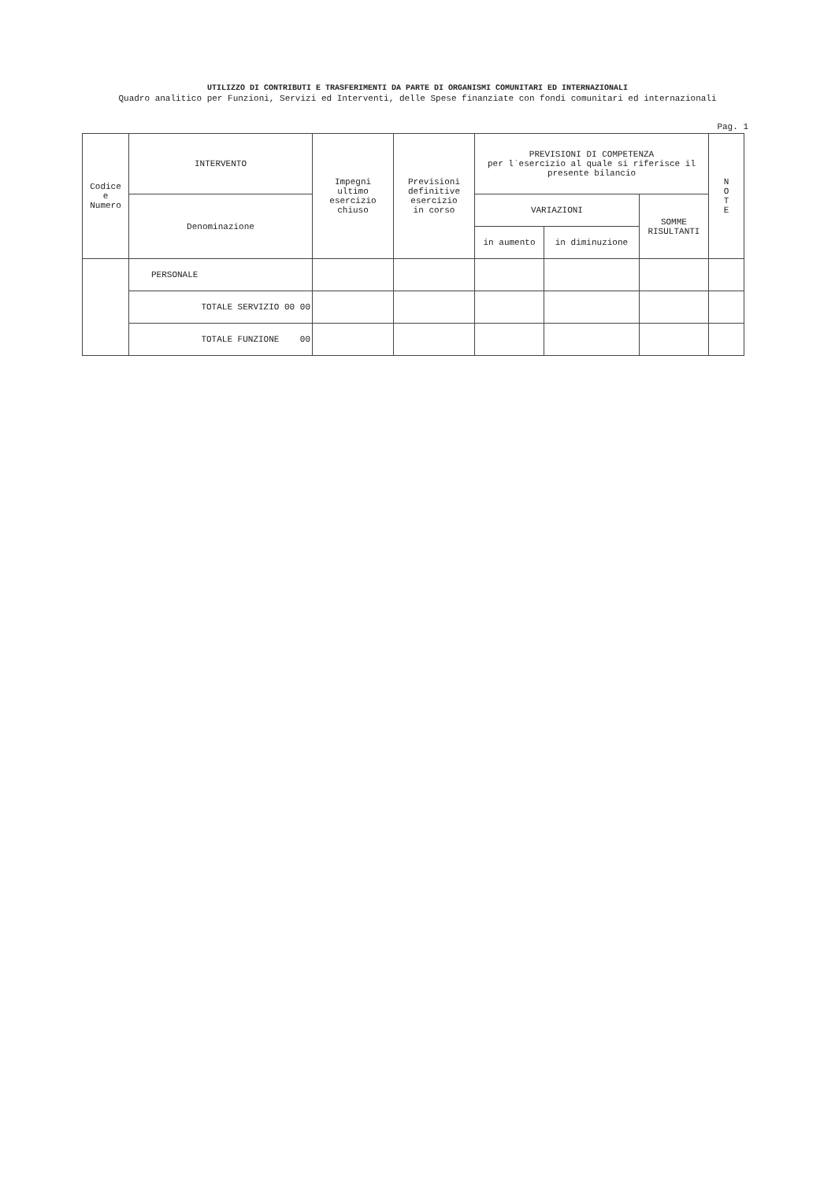UTILIZZO DI CONTRIBUTI E TRASFERIMENTI DA PARTE DI ORGANISMI COMUNITARI ED INTERNAZIONALI
Quadro analitico per Funzioni, Servizi ed Interventi, delle Spese finanziate con fondi comunitari ed internazionali
Pag. 1
| Codice e Numero | INTERVENTO | Impegni ultimo esercizio chiuso | Previsioni definitive esercizio in corso | PREVISIONI DI COMPETENZA per l`esercizio al quale si riferisce il presente bilancio | | | N O T E |
| --- | --- | --- | --- | --- | --- | --- | --- |
| | Denominazione | | | VARIAZIONI | | SOMME RISULTANTI | |
| | | | | in aumento | in diminuzione | | |
| | PERSONALE | | | | | | |
| | TOTALE SERVIZIO 00 00 | | | | | | |
| | TOTALE FUNZIONE 00 | | | | | | |